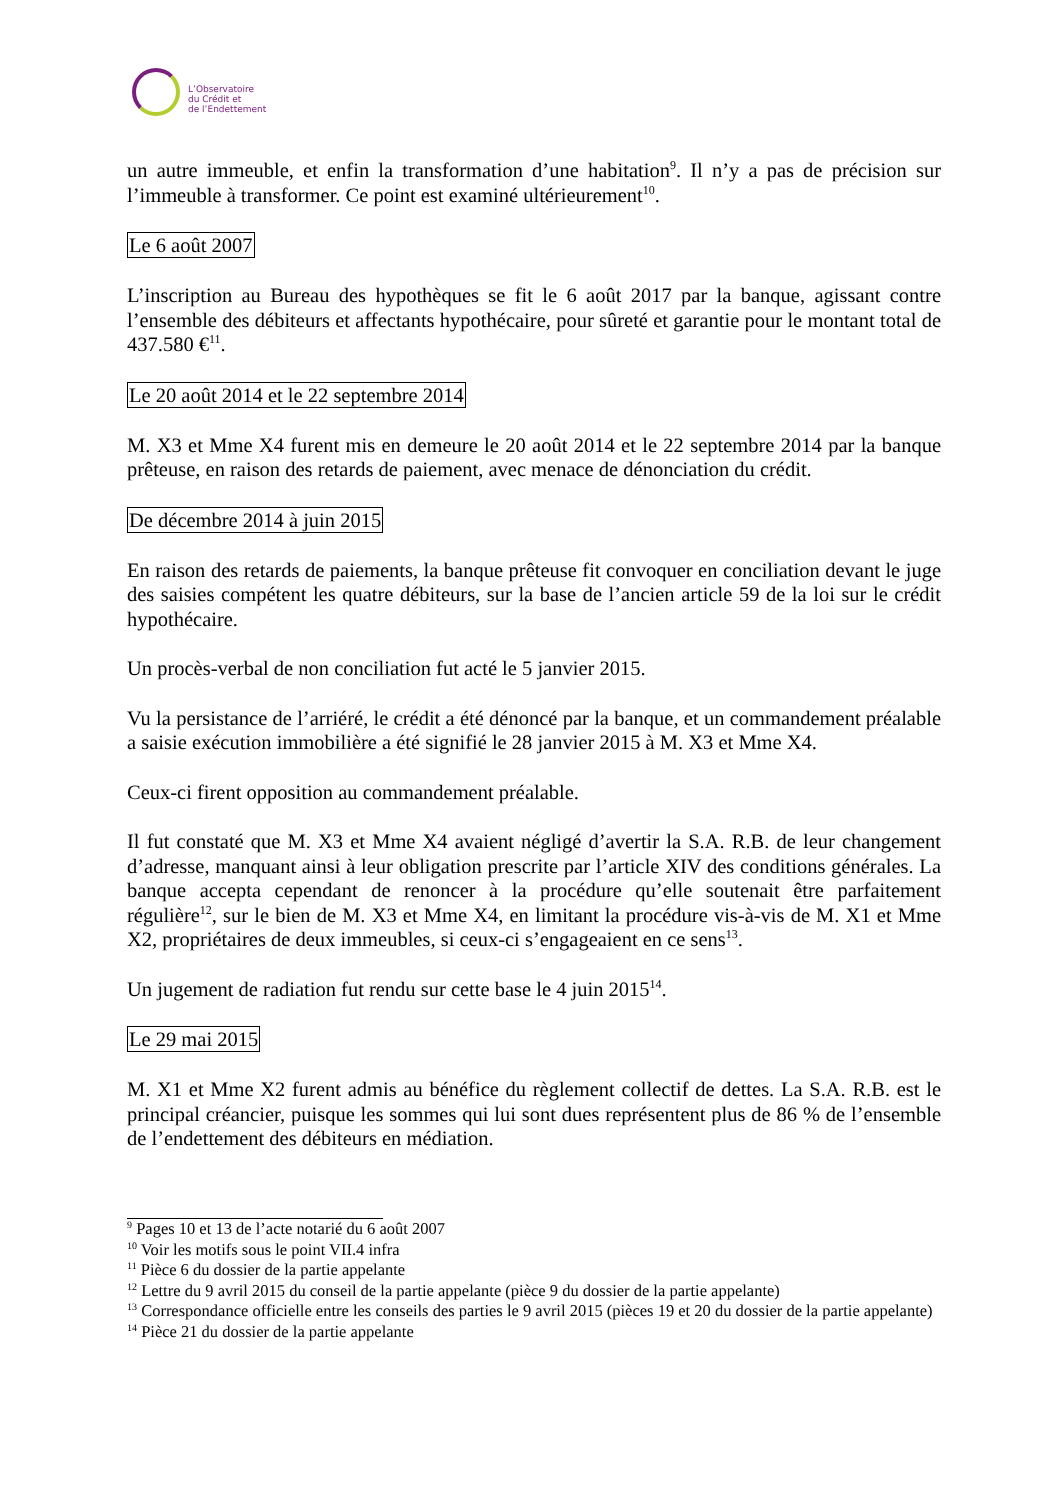L’Observatoire
du Crédit et
de l’Endettement
un autre immeuble, et enfin la transformation d’une habitation<sup>9</sup>. Il n’y a pas de précision sur l’immeuble à transformer. Ce point est examiné ultérieurement<sup>10</sup>.
Le 6 août 2007
L’inscription au Bureau des hypothèques se fit le 6 août 2017 par la banque, agissant contre l’ensemble des débiteurs et affectants hypothécaire, pour sûreté et garantie pour le montant total de 437.580 €<sup>11</sup>.
Le 20 août 2014 et le 22 septembre 2014
M. X3 et Mme X4 furent mis en demeure le 20 août 2014 et le 22 septembre 2014 par la banque prêteuse, en raison des retards de paiement, avec menace de dénonciation du crédit.
De décembre 2014 à juin 2015
En raison des retards de paiements, la banque prêteuse fit convoquer en conciliation devant le juge des saisies compétent les quatre débiteurs, sur la base de l’ancien article 59 de la loi sur le crédit hypothécaire.
Un procès-verbal de non conciliation fut acté le 5 janvier 2015.
Vu la persistance de l’arriéré, le crédit a été dénoncé par la banque, et un commandement préalable a saisie exécution immobilière a été signifié le 28 janvier 2015 à M. X3 et Mme X4.
Ceux-ci firent opposition au commandement préalable.
Il fut constaté que M. X3 et Mme X4 avaient négligé d’avertir la S.A. R.B. de leur changement d’adresse, manquant ainsi à leur obligation prescrite par l’article XIV des conditions générales. La banque accepta cependant de renoncer à la procédure qu’elle soutenait être parfaitement régulière<sup>12</sup>, sur le bien de M. X3 et Mme X4, en limitant la procédure vis-à-vis de M. X1 et Mme X2, propriétaires de deux immeubles, si ceux-ci s’engageaient en ce sens<sup>13</sup>.
Un jugement de radiation fut rendu sur cette base le 4 juin 2015<sup>14</sup>.
Le 29 mai 2015
M. X1 et Mme X2 furent admis au bénéfice du règlement collectif de dettes. La S.A. R.B. est le principal créancier, puisque les sommes qui lui sont dues représentent plus de 86 % de l’ensemble de l’endettement des débiteurs en médiation.
<sup>9</sup> Pages 10 et 13 de l’acte notarié du 6 août 2007
<sup>10</sup> Voir les motifs sous le point VII.4 infra
<sup>11</sup> Pièce 6 du dossier de la partie appelante
<sup>12</sup> Lettre du 9 avril 2015 du conseil de la partie appelante (pièce 9 du dossier de la partie appelante)
<sup>13</sup> Correspondance officielle entre les conseils des parties le 9 avril 2015 (pièces 19 et 20 du dossier de la partie appelante)
<sup>14</sup> Pièce 21 du dossier de la partie appelante